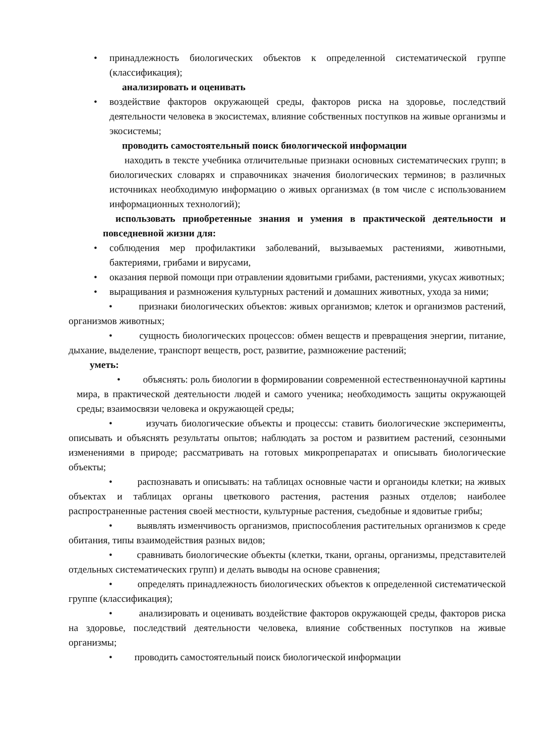• принадлежность биологических объектов к определенной систематической группе (классификация);
анализировать и оценивать
• воздействие факторов окружающей среды, факторов риска на здоровье, последствий деятельности человека в экосистемах, влияние собственных поступков на живые организмы и экосистемы;
проводить самостоятельный поиск биологической информации
находить в тексте учебника отличительные признаки основных систематических групп; в биологических словарях и справочниках значения биологических терминов; в различных источниках необходимую информацию о живых организмах (в том числе с использованием информационных технологий);
использовать приобретенные знания и умения в практической деятельности и повседневной жизни для:
• соблюдения мер профилактики заболеваний, вызываемых растениями, животными, бактериями, грибами и вирусами,
• оказания первой помощи при отравлении ядовитыми грибами, растениями, укусах животных;
• выращивания и размножения культурных растений и домашних животных, ухода за ними;
• признаки биологических объектов: живых организмов; клеток и организмов растений, организмов животных;
• сущность биологических процессов: обмен веществ и превращения энергии, питание, дыхание, выделение, транспорт веществ, рост, развитие, размножение растений;
уметь:
• объяснять: роль биологии в формировании современной естественнонаучной картины мира, в практической деятельности людей и самого ученика; необходимость защиты окружающей среды; взаимосвязи человека и окружающей среды;
• изучать биологические объекты и процессы: ставить биологические эксперименты, описывать и объяснять результаты опытов; наблюдать за ростом и развитием растений, сезонными изменениями в природе; рассматривать на готовых микропрепаратах и описывать биологические объекты;
• распознавать и описывать: на таблицах основные части и органоиды клетки; на живых объектах и таблицах органы цветкового растения, растения разных отделов; наиболее распространенные растения своей местности, культурные растения, съедобные и ядовитые грибы;
• выявлять изменчивость организмов, приспособления растительных организмов к среде обитания, типы взаимодействия разных видов;
• сравнивать биологические объекты (клетки, ткани, органы, организмы, представителей отдельных систематических групп) и делать выводы на основе сравнения;
• определять принадлежность биологических объектов к определенной систематической группе (классификация);
• анализировать и оценивать воздействие факторов окружающей среды, факторов риска на здоровье, последствий деятельности человека, влияние собственных поступков на живые организмы;
• проводить самостоятельный поиск биологической информации